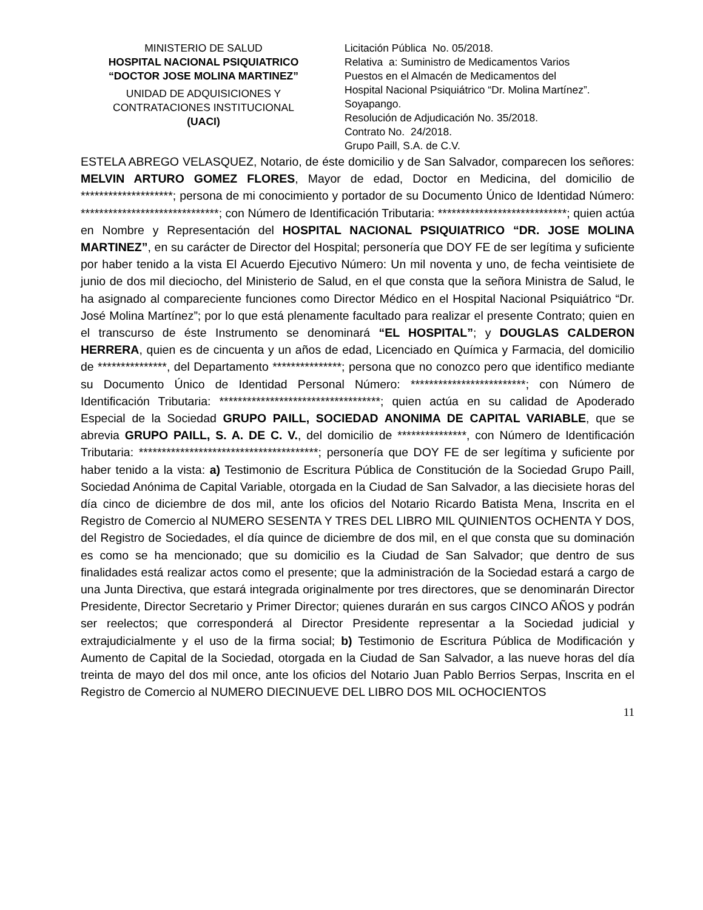MINISTERIO DE SALUD
HOSPITAL NACIONAL PSIQUIATRICO
“DOCTOR JOSE MOLINA MARTINEZ”
UNIDAD DE ADQUISICIONES Y
CONTRATACIONES INSTITUCIONAL
(UACI)
Licitación Pública No. 05/2018.
Relativa a: Suministro de Medicamentos Varios
Puestos en el Almacén de Medicamentos del
Hospital Nacional Psiquiátrico “Dr. Molina Martínez”.
Soyapango.
Resolución de Adjudicación No. 35/2018.
Contrato No. 24/2018.
Grupo Paill, S.A. de C.V.
ESTELA ABREGO VELASQUEZ, Notario, de éste domicilio y de San Salvador, comparecen los señores: MELVIN ARTURO GOMEZ FLORES, Mayor de edad, Doctor en Medicina, del domicilio de ********************; persona de mi conocimiento y portador de su Documento Único de Identidad Número: ******************************; con Número de Identificación Tributaria: ****************************; quien actúa en Nombre y Representación del HOSPITAL NACIONAL PSIQUIATRICO “DR. JOSE MOLINA MARTINEZ”, en su carácter de Director del Hospital; personería que DOY FE de ser legítima y suficiente por haber tenido a la vista El Acuerdo Ejecutivo Número: Un mil noventa y uno, de fecha veintisiete de junio de dos mil dieciocho, del Ministerio de Salud, en el que consta que la señora Ministra de Salud, le ha asignado al compareciente funciones como Director Médico en el Hospital Nacional Psiquiátrico “Dr. José Molina Martínez”; por lo que está plenamente facultado para realizar el presente Contrato; quien en el transcurso de éste Instrumento se denominará “EL HOSPITAL”; y DOUGLAS CALDERON HERRERA, quien es de cincuenta y un años de edad, Licenciado en Química y Farmacia, del domicilio de ***************, del Departamento ***************; persona que no conozco pero que identifico mediante su Documento Único de Identidad Personal Número: *************************; con Número de Identificación Tributaria: ***********************************; quien actúa en su calidad de Apoderado Especial de la Sociedad GRUPO PAILL, SOCIEDAD ANONIMA DE CAPITAL VARIABLE, que se abrevia GRUPO PAILL, S. A. DE C. V., del domicilio de ***************, con Número de Identificación Tributaria: ***************************************; personería que DOY FE de ser legítima y suficiente por haber tenido a la vista: a) Testimonio de Escritura Pública de Constitución de la Sociedad Grupo Paill, Sociedad Anónima de Capital Variable, otorgada en la Ciudad de San Salvador, a las diecisiete horas del día cinco de diciembre de dos mil, ante los oficios del Notario Ricardo Batista Mena, Inscrita en el Registro de Comercio al NUMERO SESENTA Y TRES DEL LIBRO MIL QUINIENTOS OCHENTA Y DOS, del Registro de Sociedades, el día quince de diciembre de dos mil, en el que consta que su dominación es como se ha mencionado; que su domicilio es la Ciudad de San Salvador; que dentro de sus finalidades está realizar actos como el presente; que la administración de la Sociedad estará a cargo de una Junta Directiva, que estará integrada originalmente por tres directores, que se denominarán Director Presidente, Director Secretario y Primer Director; quienes durarán en sus cargos CINCO AÑOS y podrán ser reelectos; que corresponderá al Director Presidente representar a la Sociedad judicial y extrajudicialmente y el uso de la firma social; b) Testimonio de Escritura Pública de Modificación y Aumento de Capital de la Sociedad, otorgada en la Ciudad de San Salvador, a las nueve horas del día treinta de mayo del dos mil once, ante los oficios del Notario Juan Pablo Berrios Serpas, Inscrita en el Registro de Comercio al NUMERO DIECINUEVE DEL LIBRO DOS MIL OCHOCIENTOS
11